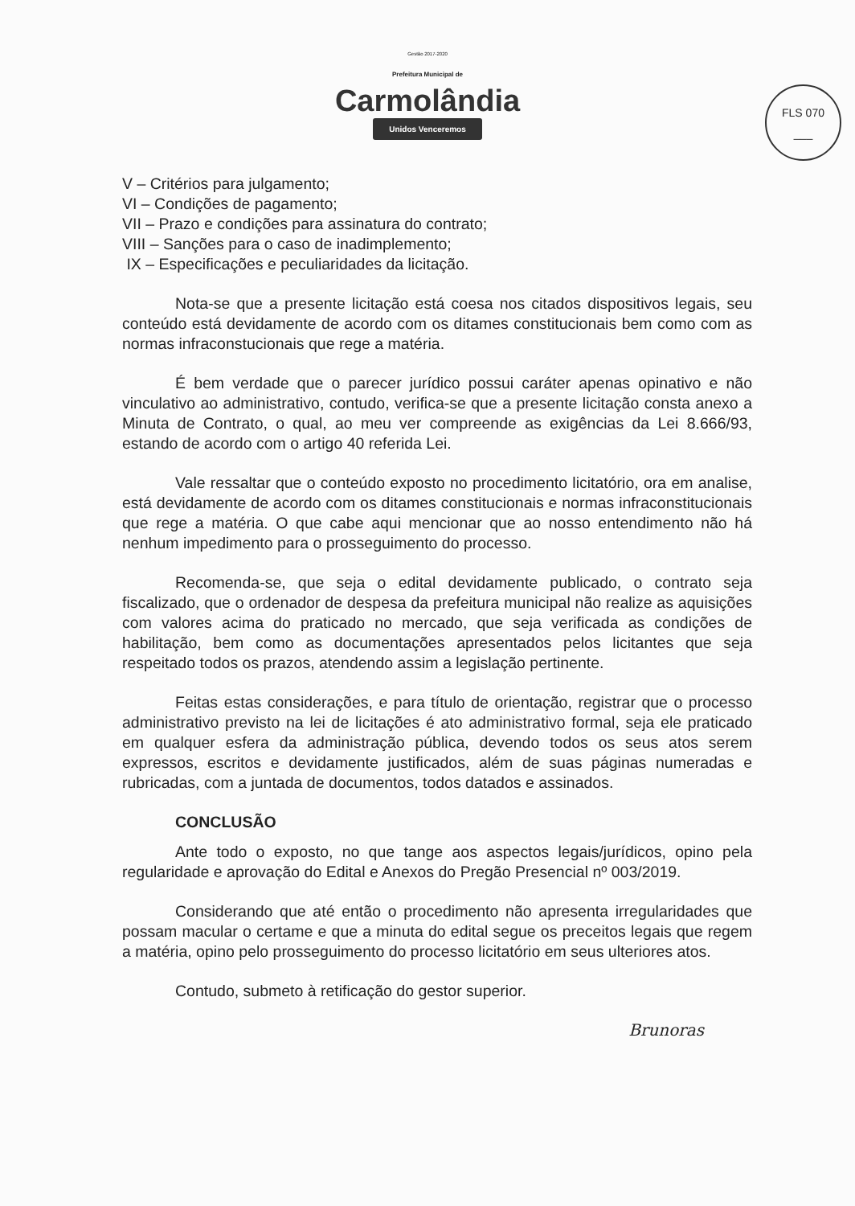Gestão 2017-2020
Prefeitura Municipal de
Carmolândia
Unidos Venceremos
FLS 070
___
V – Critérios para julgamento;
VI – Condições de pagamento;
VII – Prazo e condições para assinatura do contrato;
VIII – Sanções para o caso de inadimplemento;
IX – Especificações e peculiaridades da licitação.
Nota-se que a presente licitação está coesa nos citados dispositivos legais, seu conteúdo está devidamente de acordo com os ditames constitucionais bem como com as normas infraconstucionais que rege a matéria.
É bem verdade que o parecer jurídico possui caráter apenas opinativo e não vinculativo ao administrativo, contudo, verifica-se que a presente licitação consta anexo a Minuta de Contrato, o qual, ao meu ver compreende as exigências da Lei 8.666/93, estando de acordo com o artigo 40 referida Lei.
Vale ressaltar que o conteúdo exposto no procedimento licitatório, ora em analise, está devidamente de acordo com os ditames constitucionais e normas infraconstitucionais que rege a matéria. O que cabe aqui mencionar que ao nosso entendimento não há nenhum impedimento para o prosseguimento do processo.
Recomenda-se, que seja o edital devidamente publicado, o contrato seja fiscalizado, que o ordenador de despesa da prefeitura municipal não realize as aquisições com valores acima do praticado no mercado, que seja verificada as condições de habilitação, bem como as documentações apresentados pelos licitantes que seja respeitado todos os prazos, atendendo assim a legislação pertinente.
Feitas estas considerações, e para título de orientação, registrar que o processo administrativo previsto na lei de licitações é ato administrativo formal, seja ele praticado em qualquer esfera da administração pública, devendo todos os seus atos serem expressos, escritos e devidamente justificados, além de suas páginas numeradas e rubricadas, com a juntada de documentos, todos datados e assinados.
CONCLUSÃO
Ante todo o exposto, no que tange aos aspectos legais/jurídicos, opino pela regularidade e aprovação do Edital e Anexos do Pregão Presencial nº 003/2019.
Considerando que até então o procedimento não apresenta irregularidades que possam macular o certame e que a minuta do edital segue os preceitos legais que regem a matéria, opino pelo prosseguimento do processo licitatório em seus ulteriores atos.
Contudo, submeto à retificação do gestor superior.
Brunoras